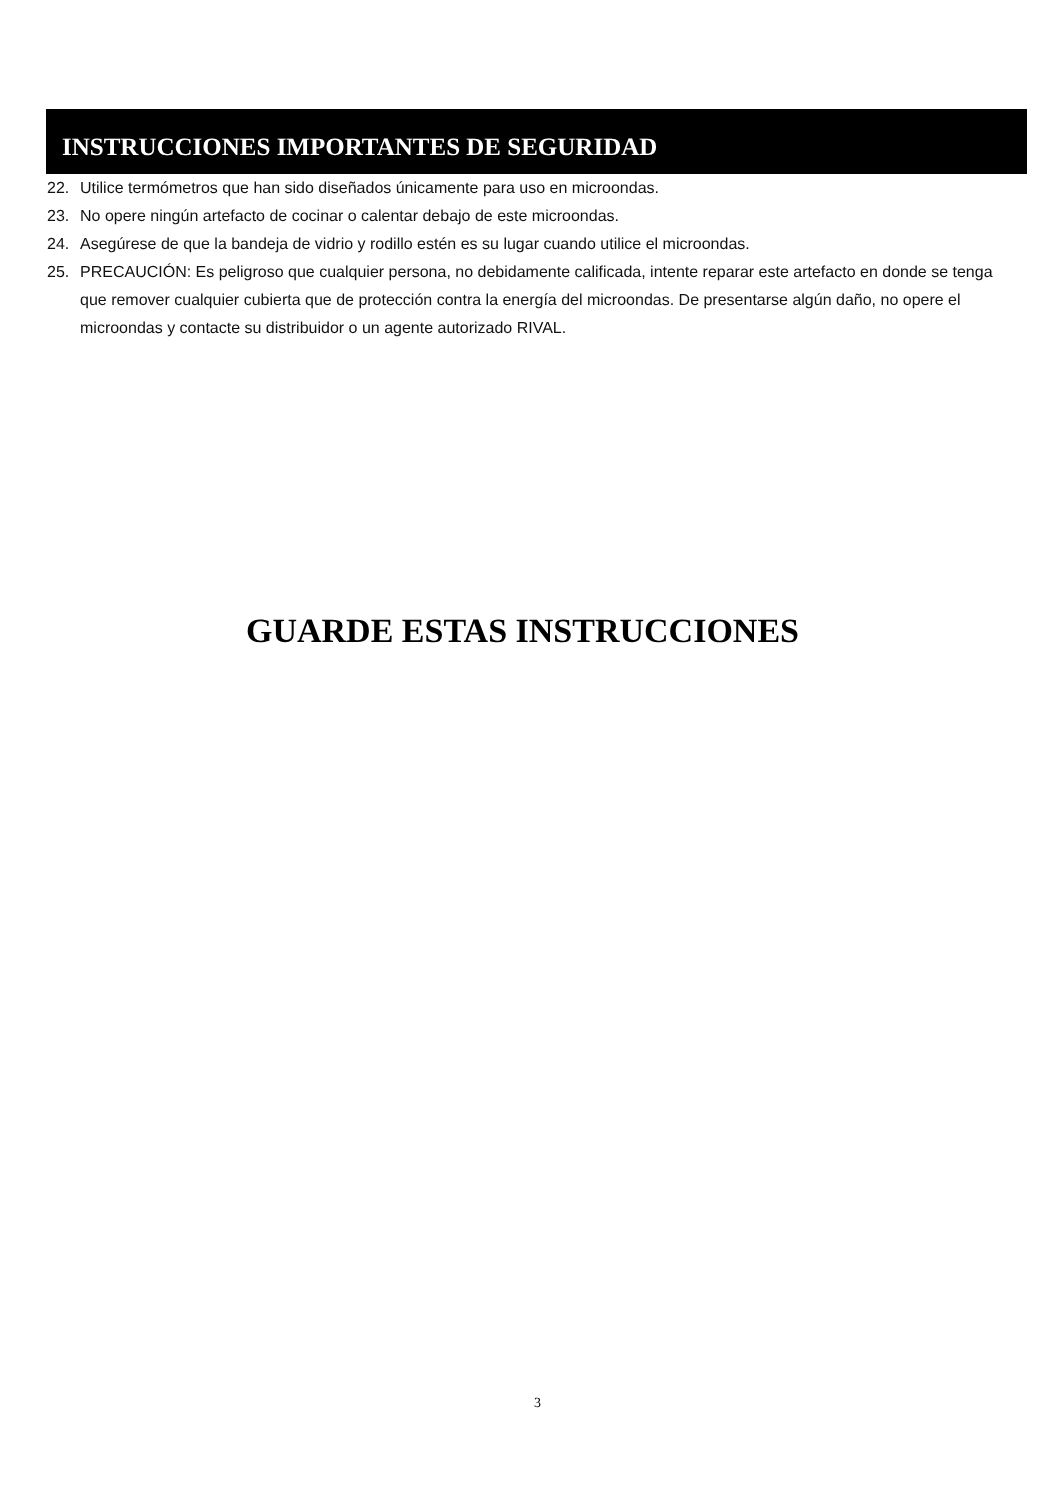INSTRUCCIONES IMPORTANTES DE SEGURIDAD
22. Utilice termómetros que han sido diseñados únicamente para uso en microondas.
23. No opere ningún artefacto de cocinar o calentar debajo de este microondas.
24. Asegúrese de que la bandeja de vidrio y rodillo estén es su lugar cuando utilice el microondas.
25. PRECAUCIÓN: Es peligroso que cualquier persona, no debidamente calificada, intente reparar este artefacto en donde se tenga que remover cualquier cubierta que de protección contra la energía del microondas. De presentarse algún daño, no opere el microondas y contacte su distribuidor o un agente autorizado RIVAL.
GUARDE ESTAS INSTRUCCIONES
3